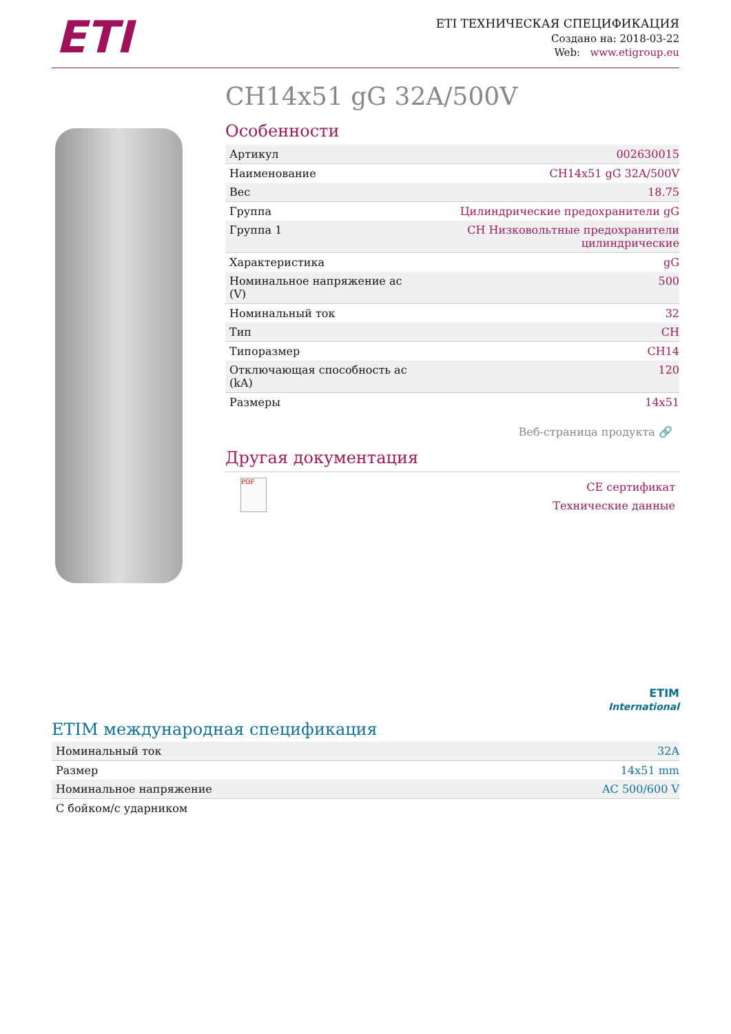ETI
ETI ТЕХНИЧЕСКАЯ СПЕЦИФИКАЦИЯ
Создано на: 2018-03-22
Web: www.etigroup.eu
CH14x51 gG 32A/500V
Особенности
| Артикул | 002630015 |
| Наименование | CH14x51 gG 32A/500V |
| Вес | 18.75 |
| Группа | Цилиндрические предохранители gG |
| Группа 1 | CH Низковольтные предохранители цилиндрические |
| Характеристика | gG |
| Номинальное напряжение ac (V) | 500 |
| Номинальный ток | 32 |
| Тип | CH |
| Типоразмер | CH14 |
| Отключающая способность ac (kA) | 120 |
| Размеры | 14x51 |
Веб-страница продукта 🔗
Другая документация
PDF
CE сертификат
Технические данные
ETIM
International
ETIM международная спецификация
| Номинальный ток | 32A |
| Размер | 14x51 mm |
| Номинальное напряжение | AC 500/600 V |
| С бойком/с ударником | |